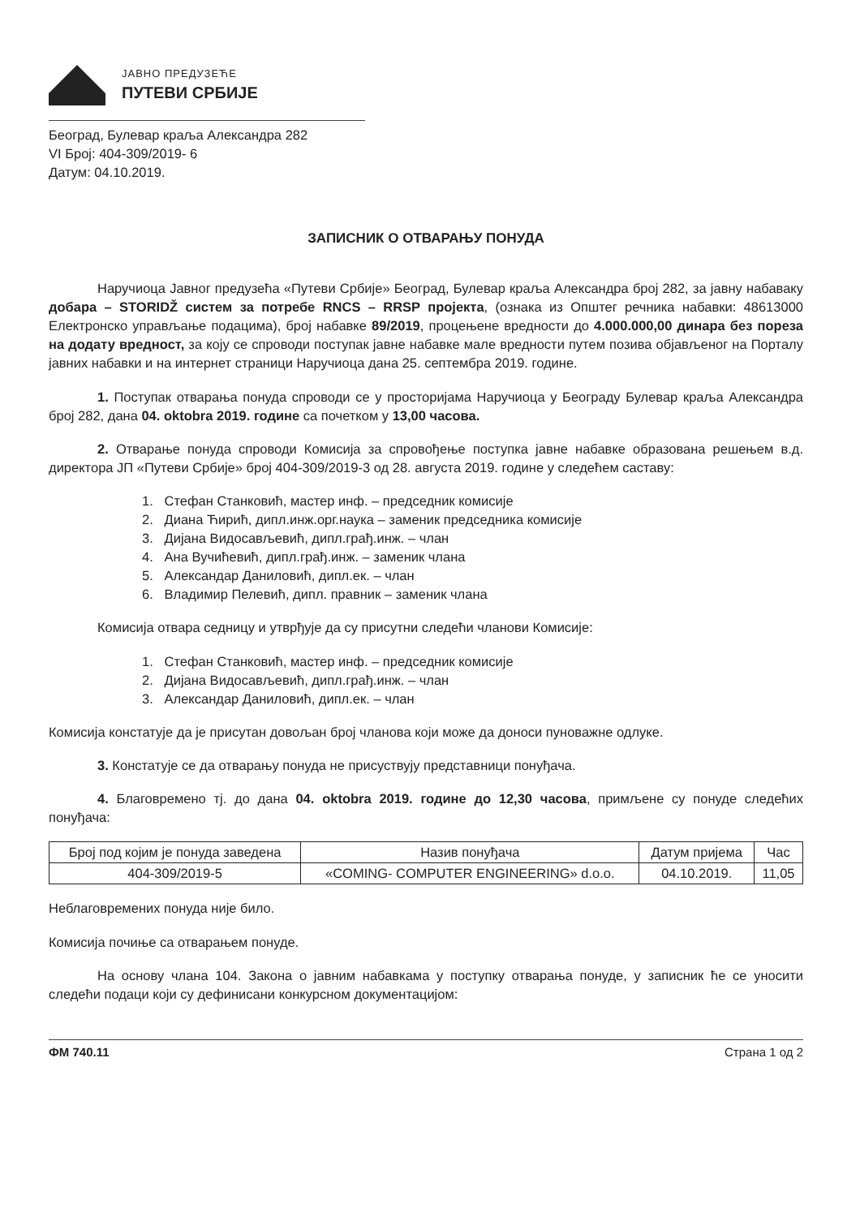ЈАВНО ПРЕДУЗЕЋЕ
ПУТЕВИ СРБИЈЕ
Београд, Булевар краља Александра 282
VI Број: 404-309/2019- 6
Датум: 04.10.2019.
ЗАПИСНИК О ОТВАРАЊУ ПОНУДА
Наручиоца Јавног предузећа «Путеви Србије» Београд, Булевар краља Александра број 282, за јавну набаваку добара – STORIDŽ систем за потребе RNCS – RRSP пројекта, (ознака из Општег речника набавки: 48613000 Електронско управљање подацима), број набавке 89/2019, процењене вредности до 4.000.000,00 динара без пореза на додату вредност, за коју се спроводи поступак јавне набавке мале вредности путем позива објављеног на Порталу јавних набавки и на интернет страници Наручиоца дана 25. септембра 2019. године.
1. Поступак отварања понуда спроводи се у просторијама Наручиоца у Београду Булевар краља Александра број 282, дана 04. oktobra 2019. године са почетком у 13,00 часова.
2. Отварање понуда спроводи Комисија за спровођење поступка јавне набавке образована решењем в.д. директора ЈП «Путеви Србије» број 404-309/2019-3 од 28. августа 2019. године у следећем саставу:
1. Стефан Станковић, мастер инф. – председник комисије
2. Диана Ћирић, дипл.инж.орг.наука – заменик председника комисије
3. Дијана Видосављевић, дипл.грађ.инж. – члан
4. Ана Вучићевић, дипл.грађ.инж. – заменик члана
5. Александар Даниловић, дипл.ек. – члан
6. Владимир Пелевић, дипл. правник – заменик члана
Комисија отвара седницу и утврђује да су присутни следећи чланови Комисије:
1. Стефан Станковић, мастер инф. – председник комисије
2. Дијана Видосављевић, дипл.грађ.инж. – члан
3. Александар Даниловић, дипл.ек. – члан
Комисија констатује да је присутан довољан број чланова који може да доноси пуноважне одлуке.
3. Констатује се да отварању понуда не присуствују представници понуђача.
4. Благовремено тј. до дана 04. oktobra 2019. године до 12,30 часова, примљене су понуде следећих понуђача:
| Број под којим је понуда заведена | Назив понуђача | Датум пријема | Час |
| --- | --- | --- | --- |
| 404-309/2019-5 | «COMING- COMPUTER ENGINEERING» d.o.o. | 04.10.2019. | 11,05 |
Неблаговремених понуда није било.
Комисија почиње са отварањем понуде.
На основу члана 104. Закона о јавним набавкама у поступку отварања понуде, у записник ће се уносити следећи подаци који су дефинисани конкурсном документацијом:
ФМ 740.11 Страна 1 од 2